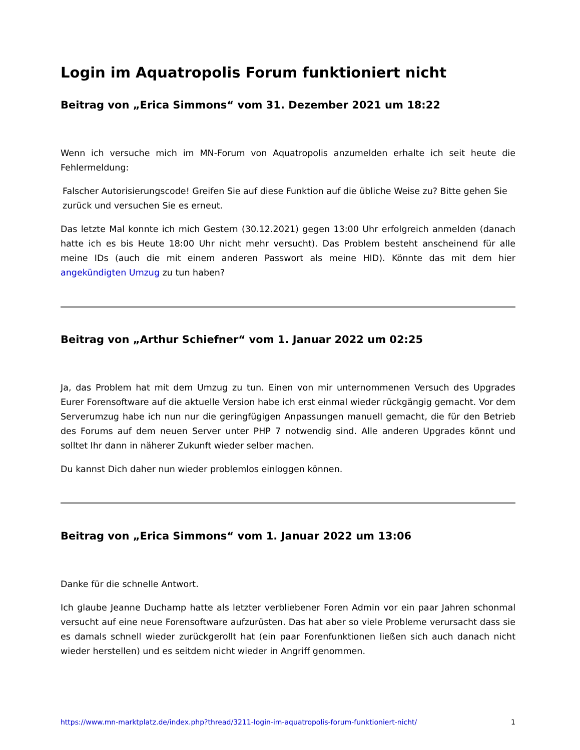Login im Aquatropolis Forum funktioniert nicht
Beitrag von „Erica Simmons“ vom 31. Dezember 2021 um 18:22
Wenn ich versuche mich im MN-Forum von Aquatropolis anzumelden erhalte ich seit heute die Fehlermeldung:
Falscher Autorisierungscode! Greifen Sie auf diese Funktion auf die übliche Weise zu? Bitte gehen Sie zurück und versuchen Sie es erneut.
Das letzte Mal konnte ich mich Gestern (30.12.2021) gegen 13:00 Uhr erfolgreich anmelden (danach hatte ich es bis Heute 18:00 Uhr nicht mehr versucht). Das Problem besteht anscheinend für alle meine IDs (auch die mit einem anderen Passwort als meine HID). Könnte das mit dem hier angekündigten Umzug zu tun haben?
Beitrag von „Arthur Schiefner“ vom 1. Januar 2022 um 02:25
Ja, das Problem hat mit dem Umzug zu tun. Einen von mir unternommenen Versuch des Upgrades Eurer Forensoftware auf die aktuelle Version habe ich erst einmal wieder rückgängig gemacht. Vor dem Serverumzug habe ich nun nur die geringfügigen Anpassungen manuell gemacht, die für den Betrieb des Forums auf dem neuen Server unter PHP 7 notwendig sind. Alle anderen Upgrades könnt und solltet Ihr dann in näherer Zukunft wieder selber machen.
Du kannst Dich daher nun wieder problemlos einloggen können.
Beitrag von „Erica Simmons“ vom 1. Januar 2022 um 13:06
Danke für die schnelle Antwort.
Ich glaube Jeanne Duchamp hatte als letzter verbliebener Foren Admin vor ein paar Jahren schonmal versucht auf eine neue Forensoftware aufzurüsten. Das hat aber so viele Probleme verursacht dass sie es damals schnell wieder zurückgerollt hat (ein paar Forenfunktionen ließen sich auch danach nicht wieder herstellen) und es seitdem nicht wieder in Angriff genommen.
https://www.mn-marktplatz.de/index.php?thread/3211-login-im-aquatropolis-forum-funktioniert-nicht/ 1